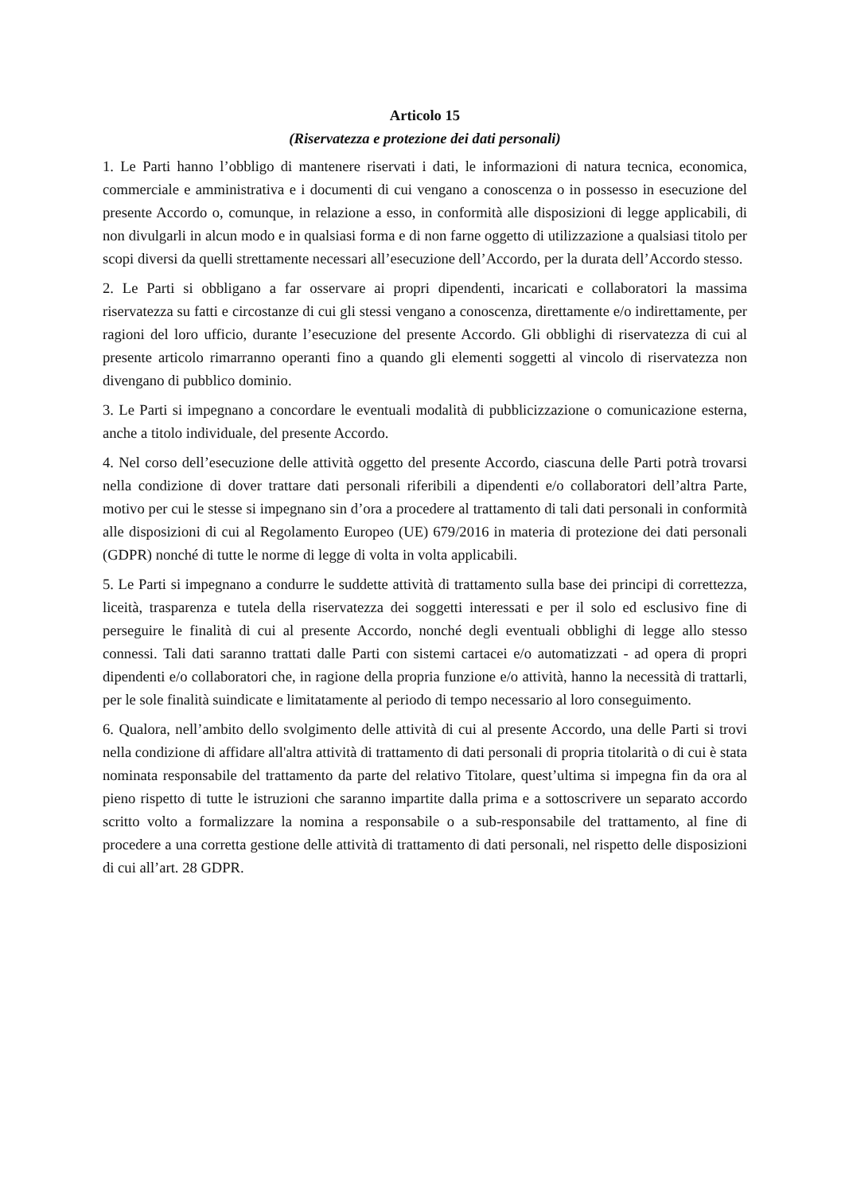Articolo 15
(Riservatezza e protezione dei dati personali)
1. Le Parti hanno l’obbligo di mantenere riservati i dati, le informazioni di natura tecnica, economica, commerciale e amministrativa e i documenti di cui vengano a conoscenza o in possesso in esecuzione del presente Accordo o, comunque, in relazione a esso, in conformità alle disposizioni di legge applicabili, di non divulgarli in alcun modo e in qualsiasi forma e di non farne oggetto di utilizzazione a qualsiasi titolo per scopi diversi da quelli strettamente necessari all’esecuzione dell’Accordo, per la durata dell’Accordo stesso.
2. Le Parti si obbligano a far osservare ai propri dipendenti, incaricati e collaboratori la massima riservatezza su fatti e circostanze di cui gli stessi vengano a conoscenza, direttamente e/o indirettamente, per ragioni del loro ufficio, durante l’esecuzione del presente Accordo. Gli obblighi di riservatezza di cui al presente articolo rimarranno operanti fino a quando gli elementi soggetti al vincolo di riservatezza non divengano di pubblico dominio.
3. Le Parti si impegnano a concordare le eventuali modalità di pubblicizzazione o comunicazione esterna, anche a titolo individuale, del presente Accordo.
4. Nel corso dell’esecuzione delle attività oggetto del presente Accordo, ciascuna delle Parti potrà trovarsi nella condizione di dover trattare dati personali riferibili a dipendenti e/o collaboratori dell’altra Parte, motivo per cui le stesse si impegnano sin d’ora a procedere al trattamento di tali dati personali in conformità alle disposizioni di cui al Regolamento Europeo (UE) 679/2016 in materia di protezione dei dati personali (GDPR) nonché di tutte le norme di legge di volta in volta applicabili.
5. Le Parti si impegnano a condurre le suddette attività di trattamento sulla base dei principi di correttezza, liceità, trasparenza e tutela della riservatezza dei soggetti interessati e per il solo ed esclusivo fine di perseguire le finalità di cui al presente Accordo, nonché degli eventuali obblighi di legge allo stesso connessi. Tali dati saranno trattati dalle Parti con sistemi cartacei e/o automatizzati - ad opera di propri dipendenti e/o collaboratori che, in ragione della propria funzione e/o attività, hanno la necessità di trattarli, per le sole finalità suindicate e limitatamente al periodo di tempo necessario al loro conseguimento.
6. Qualora, nell’ambito dello svolgimento delle attività di cui al presente Accordo, una delle Parti si trovi nella condizione di affidare all'altra attività di trattamento di dati personali di propria titolarità o di cui è stata nominata responsabile del trattamento da parte del relativo Titolare, quest’ultima si impegna fin da ora al pieno rispetto di tutte le istruzioni che saranno impartite dalla prima e a sottoscrivere un separato accordo scritto volto a formalizzare la nomina a responsabile o a sub-responsabile del trattamento, al fine di procedere a una corretta gestione delle attività di trattamento di dati personali, nel rispetto delle disposizioni di cui all’art. 28 GDPR.